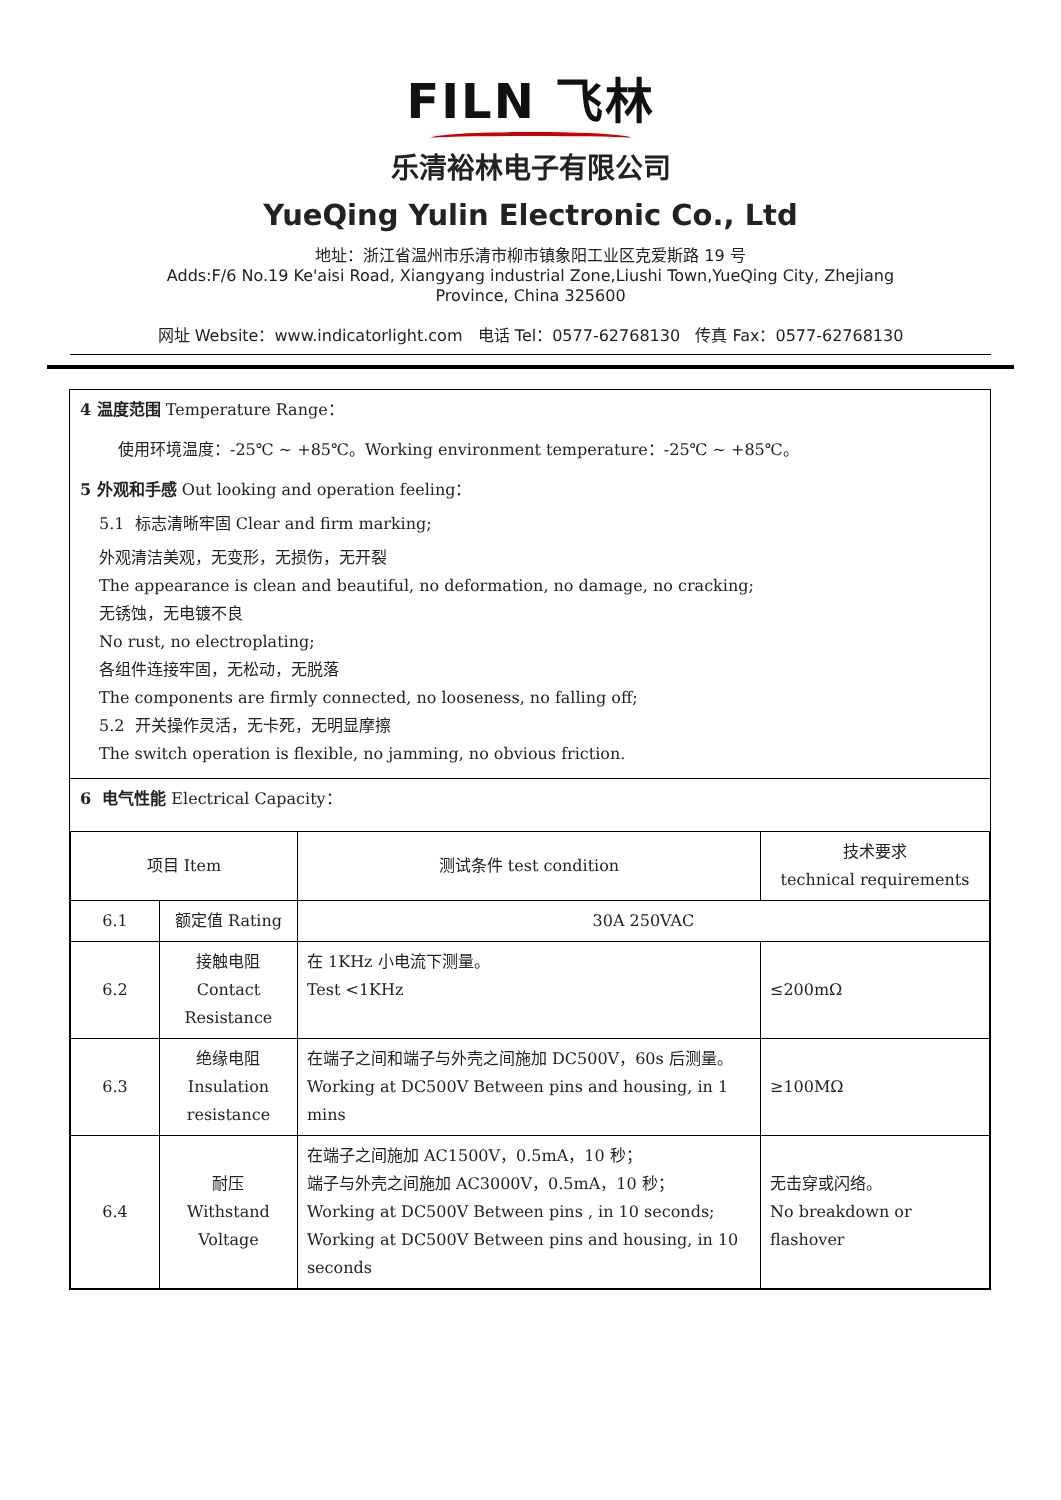FILN 飞林
乐清裕林电子有限公司
YueQing Yulin Electronic Co., Ltd
地址：浙江省温州市乐清市柳市镇象阳工业区克爱斯路 19 号
Adds:F/6 No.19 Ke'aisi Road, Xiangyang industrial Zone,Liushi Town,YueQing City, Zhejiang
Province, China 325600
网址 Website：www.indicatorlight.com 电话 Tel：0577-62768130 传真 Fax：0577-62768130
4 温度范围 Temperature Range：
使用环境温度：-25℃ ~ +85℃。Working environment temperature：-25℃ ~ +85℃。
5 外观和手感 Out looking and operation feeling：
5.1 标志清晰牢固 Clear and firm marking;
外观清洁美观，无变形，无损伤，无开裂
The appearance is clean and beautiful, no deformation, no damage, no cracking;
无锈蚀，无电镀不良
No rust, no electroplating;
各组件连接牢固，无松动，无脱落
The components are firmly connected, no looseness, no falling off;
5.2 开关操作灵活，无卡死，无明显摩擦
The switch operation is flexible, no jamming, no obvious friction.
6 电气性能 Electrical Capacity：
| 项目 Item | | 测试条件 test condition | 技术要求 technical requirements |
| 6.1 | 额定值 Rating | 30A 250VAC | |
| 6.2 | 接触电阻 Contact Resistance | 在 1KHz 小电流下测量。 Test <1KHz | ≤200mΩ |
| 6.3 | 绝缘电阻 Insulation resistance | 在端子之间和端子与外壳之间施加 DC500V，60s 后测量。 Working at DC500V Between pins and housing, in 1 mins | ≥100MΩ |
| 6.4 | 耐压 Withstand Voltage | 在端子之间施加 AC1500V，0.5mA，10 秒； 端子与外壳之间施加 AC3000V，0.5mA，10 秒； Working at DC500V Between pins , in 10 seconds; Working at DC500V Between pins and housing, in 10 seconds | 无击穿或闪络。 No breakdown or flashover |